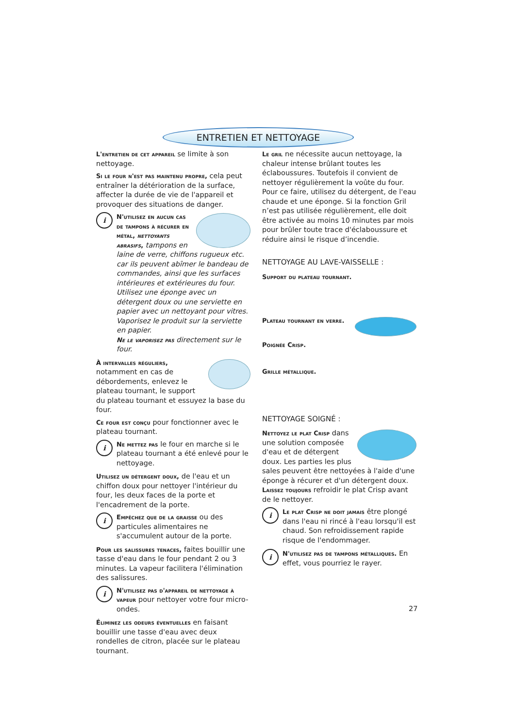ENTRETIEN ET NETTOYAGE
L'entretien de cet appareil se limite à son nettoyage.
Si le four n'est pas maintenu propre, cela peut entraîner la détérioration de la surface, affecter la durée de vie de l'appareil et provoquer des situations de danger.
i
N'utilisez en aucun cas de tampons à récurer en métal, nettoyants abrasifs, tampons en laine de verre, chiffons rugueux etc. car ils peuvent abîmer le bandeau de commandes, ainsi que les surfaces intérieures et extérieures du four. Utilisez une éponge avec un détergent doux ou une serviette en papier avec un nettoyant pour vitres. Vaporisez le produit sur la serviette en papier.
Ne le vaporisez pas directement sur le four.
À intervalles réguliers, notamment en cas de débordements, enlevez le plateau tournant, le support du plateau tournant et essuyez la base du four.
Ce four est conçu pour fonctionner avec le plateau tournant.
i
Ne mettez pas le four en marche si le plateau tournant a été enlevé pour le nettoyage.
Utilisez un détergent doux, de l'eau et un chiffon doux pour nettoyer l'intérieur du four, les deux faces de la porte et l'encadrement de la porte.
i
Empêchez que de la graisse ou des particules alimentaires ne s'accumulent autour de la porte.
Pour les salissures tenaces, faites bouillir une tasse d'eau dans le four pendant 2 ou 3 minutes. La vapeur facilitera l'élimination des salissures.
i
N'utilisez pas d'appareil de nettoyage à vapeur pour nettoyer votre four micro-ondes.
Éliminez les odeurs éventuelles en faisant bouillir une tasse d'eau avec deux rondelles de citron, placée sur le plateau tournant.
Le gril ne nécessite aucun nettoyage, la chaleur intense brûlant toutes les éclaboussures. Toutefois il convient de nettoyer régulièrement la voûte du four. Pour ce faire, utilisez du détergent, de l'eau chaude et une éponge. Si la fonction Gril n’est pas utilisée régulièrement, elle doit être activée au moins 10 minutes par mois pour brûler toute trace d'éclaboussure et réduire ainsi le risque d’incendie.
NETTOYAGE AU LAVE-VAISSELLE :
Support du plateau tournant.
Plateau tournant en verre.
Poignée Crisp.
Grille métallique.
NETTOYAGE SOIGNÉ :
Nettoyez le plat Crisp dans une solution composée d'eau et de détergent doux. Les parties les plus sales peuvent être nettoyées à l'aide d'une éponge à récurer et d'un détergent doux.
Laissez toujours refroidir le plat Crisp avant de le nettoyer.
i
Le plat Crisp ne doit jamais être plongé dans l'eau ni rincé à l'eau lorsqu'il est chaud. Son refroidissement rapide risque de l'endommager.
i
N'utilisez pas de tampons métalliques. En effet, vous pourriez le rayer.
27